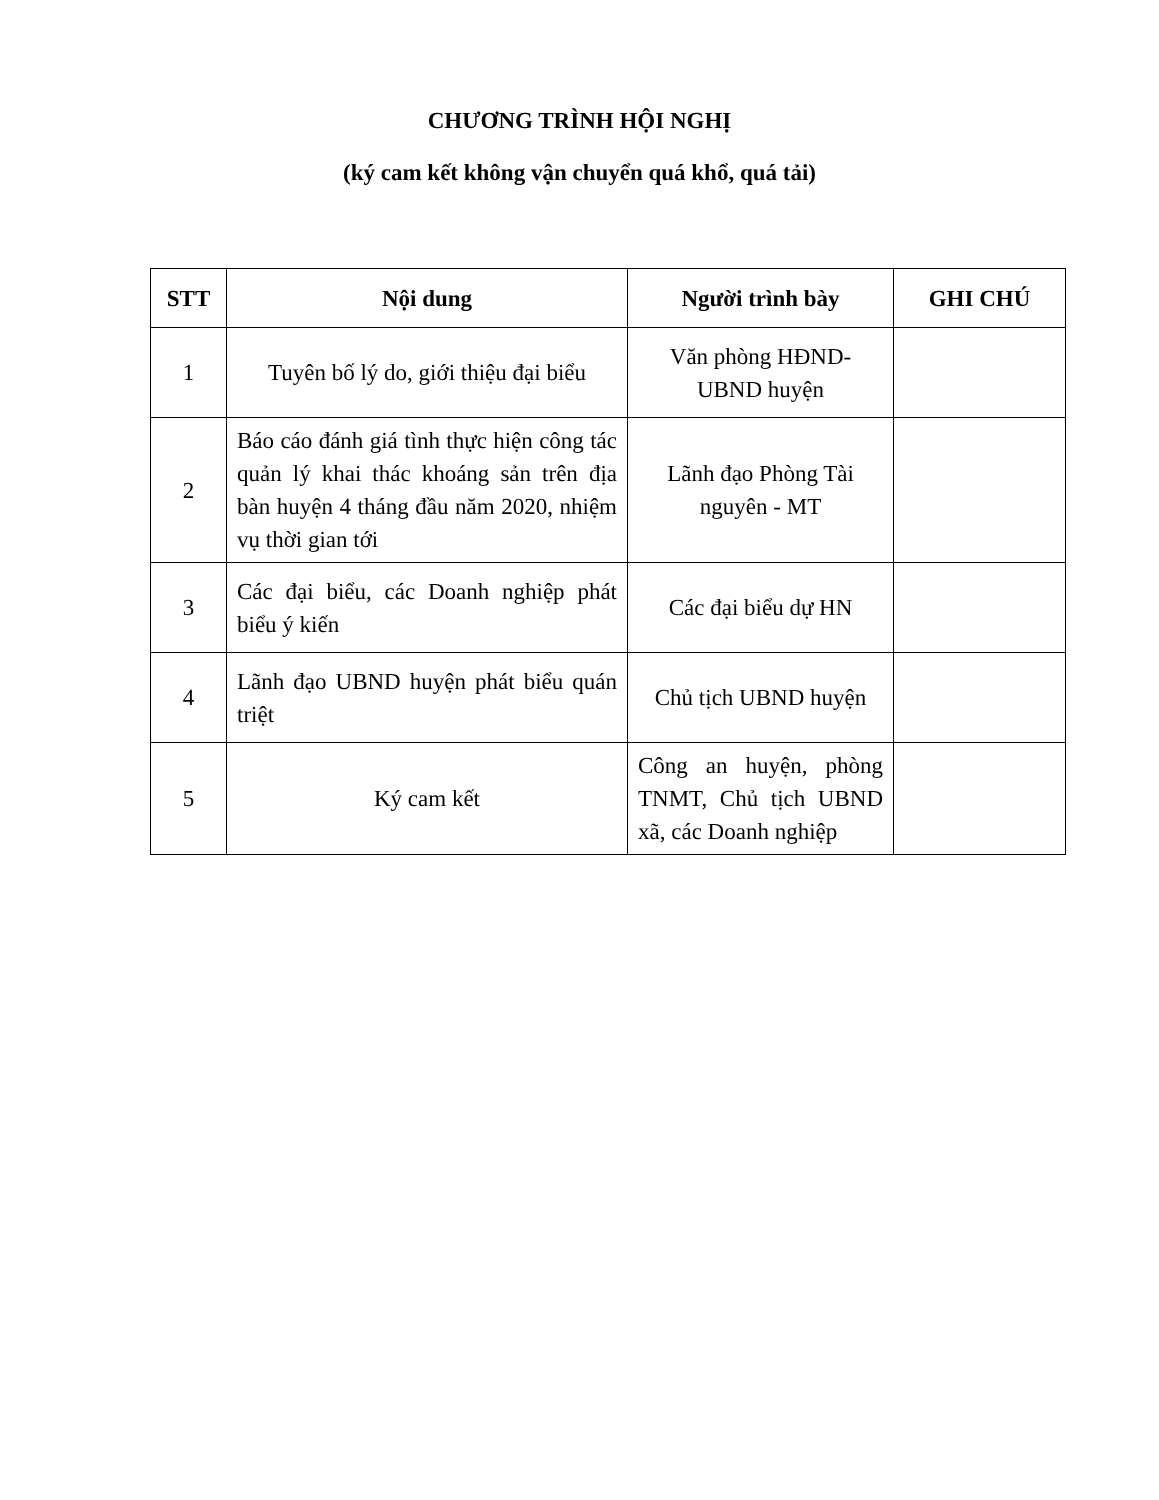CHƯƠNG TRÌNH HỘI NGHỊ
(ký cam kết không vận chuyển quá khổ, quá tải)
| STT | Nội dung | Người trình bày | GHI CHÚ |
| --- | --- | --- | --- |
| 1 | Tuyên bố lý do, giới thiệu đại biểu | Văn phòng HĐND-UBND huyện | |
| 2 | Báo cáo đánh giá tình thực hiện công tác quản lý khai thác khoáng sản trên địa bàn huyện 4 tháng đầu năm 2020, nhiệm vụ thời gian tới | Lãnh đạo Phòng Tài nguyên - MT | |
| 3 | Các đại biểu, các Doanh nghiệp phát biểu ý kiến | Các đại biểu dự HN | |
| 4 | Lãnh đạo UBND huyện phát biểu quán triệt | Chủ tịch UBND huyện | |
| 5 | Ký cam kết | Công an huyện, phòng TNMT, Chủ tịch UBND xã, các Doanh nghiệp | |